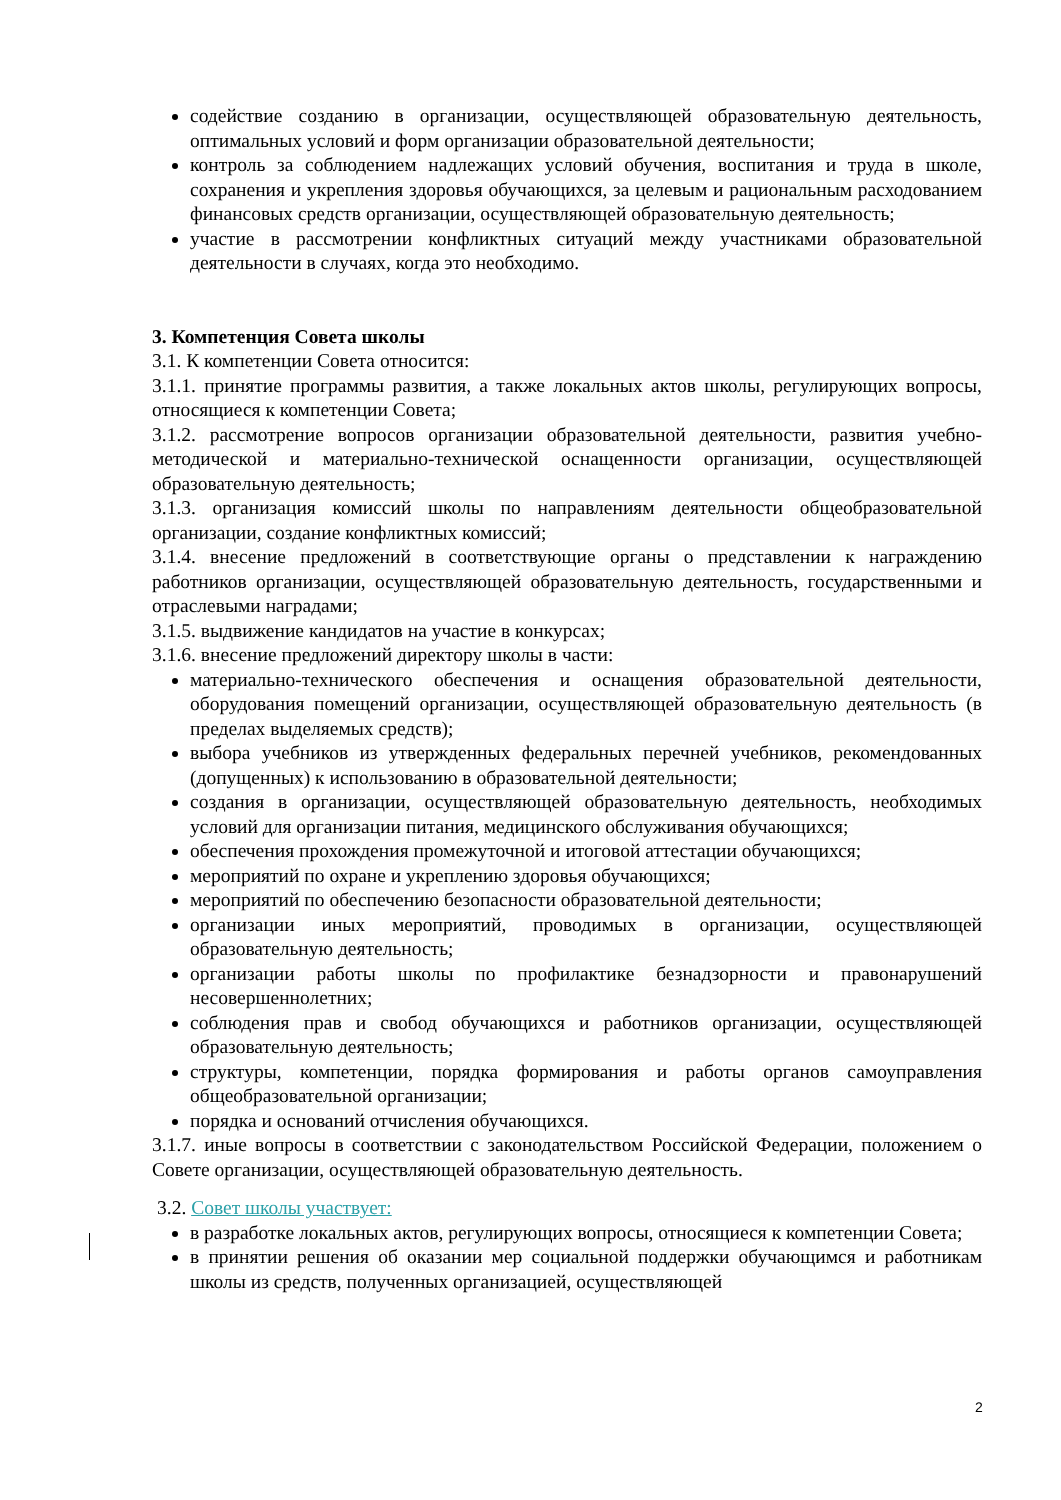содействие созданию в организации, осуществляющей образовательную деятельность, оптимальных условий и форм организации образовательной деятельности;
контроль за соблюдением надлежащих условий обучения, воспитания и труда в школе, сохранения и укрепления здоровья обучающихся, за целевым и рациональным расходованием финансовых средств организации, осуществляющей образовательную деятельность;
участие в рассмотрении конфликтных ситуаций между участниками образовательной деятельности в случаях, когда это необходимо.
3. Компетенция Совета школы
3.1. К компетенции Совета относится:
3.1.1. принятие программы развития, а также локальных актов школы, регулирующих вопросы, относящиеся к компетенции Совета;
3.1.2. рассмотрение вопросов организации образовательной деятельности, развития учебно-методической и материально-технической оснащенности организации, осуществляющей образовательную деятельность;
3.1.3. организация комиссий школы по направлениям деятельности общеобразовательной организации, создание конфликтных комиссий;
3.1.4. внесение предложений в соответствующие органы о представлении к награждению работников организации, осуществляющей образовательную деятельность, государственными и отраслевыми наградами;
3.1.5. выдвижение кандидатов на участие в конкурсах;
3.1.6. внесение предложений директору школы в части:
материально-технического обеспечения и оснащения образовательной деятельности, оборудования помещений организации, осуществляющей образовательную деятельность (в пределах выделяемых средств);
выбора учебников из утвержденных федеральных перечней учебников, рекомендованных (допущенных) к использованию в образовательной деятельности;
создания в организации, осуществляющей образовательную деятельность, необходимых условий для организации питания, медицинского обслуживания обучающихся;
обеспечения прохождения промежуточной и итоговой аттестации обучающихся;
мероприятий по охране и укреплению здоровья обучающихся;
мероприятий по обеспечению безопасности образовательной деятельности;
организации иных мероприятий, проводимых в организации, осуществляющей образовательную деятельность;
организации работы школы по профилактике безнадзорности и правонарушений несовершеннолетних;
соблюдения прав и свобод обучающихся и работников организации, осуществляющей образовательную деятельность;
структуры, компетенции, порядка формирования и работы органов самоуправления общеобразовательной организации;
порядка и оснований отчисления обучающихся.
3.1.7. иные вопросы в соответствии с законодательством Российской Федерации, положением о Совете организации, осуществляющей образовательную деятельность.
3.2. Совет школы участвует:
в разработке локальных актов, регулирующих вопросы, относящиеся к компетенции Совета;
в принятии решения об оказании мер социальной поддержки обучающимся и работникам школы из средств, полученных организацией, осуществляющей
2